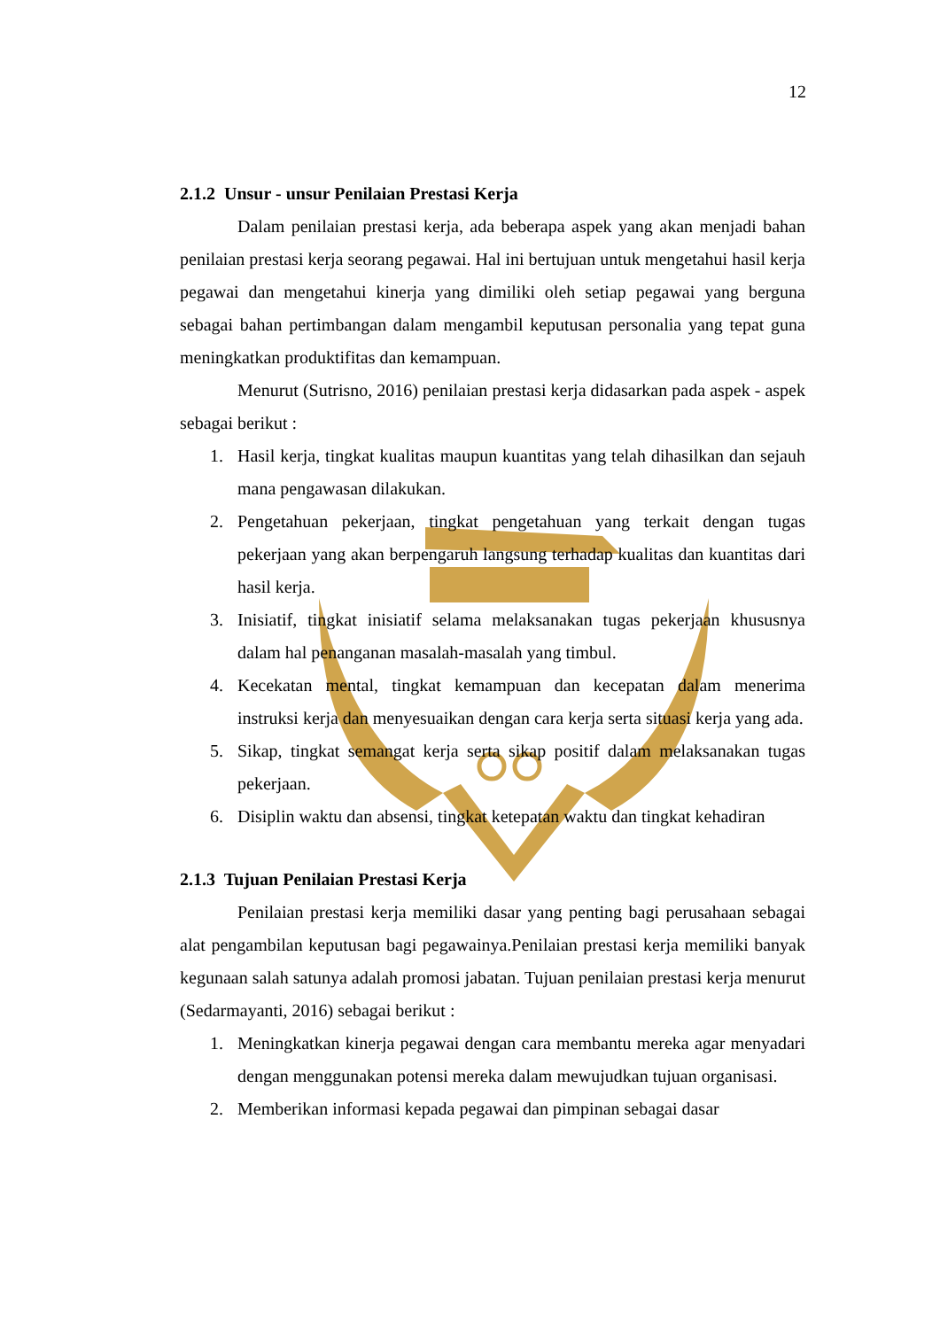12
2.1.2 Unsur - unsur Penilaian Prestasi Kerja
Dalam penilaian prestasi kerja, ada beberapa aspek yang akan menjadi bahan penilaian prestasi kerja seorang pegawai. Hal ini bertujuan untuk mengetahui hasil kerja pegawai dan mengetahui kinerja yang dimiliki oleh setiap pegawai yang berguna sebagai bahan pertimbangan dalam mengambil keputusan personalia yang tepat guna meningkatkan produktifitas dan kemampuan.
Menurut (Sutrisno, 2016) penilaian prestasi kerja didasarkan pada aspek - aspek sebagai berikut :
1. Hasil kerja, tingkat kualitas maupun kuantitas yang telah dihasilkan dan sejauh mana pengawasan dilakukan.
2. Pengetahuan pekerjaan, tingkat pengetahuan yang terkait dengan tugas pekerjaan yang akan berpengaruh langsung terhadap kualitas dan kuantitas dari hasil kerja.
3. Inisiatif, tingkat inisiatif selama melaksanakan tugas pekerjaan khususnya dalam hal penanganan masalah-masalah yang timbul.
4. Kecekatan mental, tingkat kemampuan dan kecepatan dalam menerima instruksi kerja dan menyesuaikan dengan cara kerja serta situasi kerja yang ada.
5. Sikap, tingkat semangat kerja serta sikap positif dalam melaksanakan tugas pekerjaan.
6. Disiplin waktu dan absensi, tingkat ketepatan waktu dan tingkat kehadiran
2.1.3 Tujuan Penilaian Prestasi Kerja
Penilaian prestasi kerja memiliki dasar yang penting bagi perusahaan sebagai alat pengambilan keputusan bagi pegawainya.Penilaian prestasi kerja memiliki banyak kegunaan salah satunya adalah promosi jabatan. Tujuan penilaian prestasi kerja menurut (Sedarmayanti, 2016) sebagai berikut :
1. Meningkatkan kinerja pegawai dengan cara membantu mereka agar menyadari dengan menggunakan potensi mereka dalam mewujudkan tujuan organisasi.
2. Memberikan informasi kepada pegawai dan pimpinan sebagai dasar